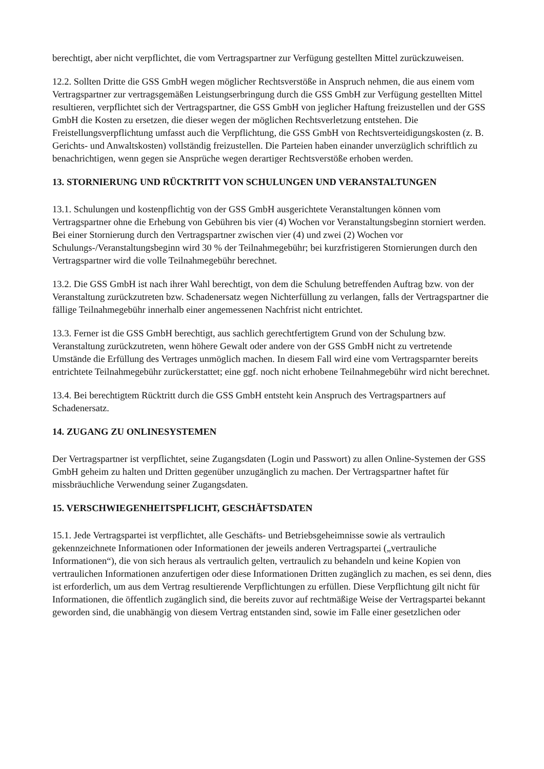berechtigt, aber nicht verpflichtet, die vom Vertragspartner zur Verfügung gestellten Mittel zurückzuweisen.
12.2. Sollten Dritte die GSS GmbH wegen möglicher Rechtsverstöße in Anspruch nehmen, die aus einem vom Vertragspartner zur vertragsgemäßen Leistungserbringung durch die GSS GmbH zur Verfügung gestellten Mittel resultieren, verpflichtet sich der Vertragspartner, die GSS GmbH von jeglicher Haftung freizustellen und der GSS GmbH die Kosten zu ersetzen, die dieser wegen der möglichen Rechtsverletzung entstehen. Die Freistellungsverpflichtung umfasst auch die Verpflichtung, die GSS GmbH von Rechtsverteidigungskosten (z. B. Gerichts- und Anwaltskosten) vollständig freizustellen. Die Parteien haben einander unverzüglich schriftlich zu benachrichtigen, wenn gegen sie Ansprüche wegen derartiger Rechtsverstöße erhoben werden.
13. STORNIERUNG UND RÜCKTRITT VON SCHULUNGEN UND VERANSTALTUNGEN
13.1. Schulungen und kostenpflichtig von der GSS GmbH ausgerichtete Veranstaltungen können vom Vertragspartner ohne die Erhebung von Gebühren bis vier (4) Wochen vor Veranstaltungsbeginn storniert werden. Bei einer Stornierung durch den Vertragspartner zwischen vier (4) und zwei (2) Wochen vor Schulungs-/Veranstaltungsbeginn wird 30 % der Teilnahmegebühr; bei kurzfristigeren Stornierungen durch den Vertragspartner wird die volle Teilnahmegebühr berechnet.
13.2. Die GSS GmbH ist nach ihrer Wahl berechtigt, von dem die Schulung betreffenden Auftrag bzw. von der Veranstaltung zurückzutreten bzw. Schadenersatz wegen Nichterfüllung zu verlangen, falls der Vertragspartner die fällige Teilnahmegebühr innerhalb einer angemessenen Nachfrist nicht entrichtet.
13.3. Ferner ist die GSS GmbH berechtigt, aus sachlich gerechtfertigtem Grund von der Schulung bzw. Veranstaltung zurückzutreten, wenn höhere Gewalt oder andere von der GSS GmbH nicht zu vertretende Umstände die Erfüllung des Vertrages unmöglich machen. In diesem Fall wird eine vom Vertragsparnter bereits entrichtete Teilnahmegebühr zurückerstattet; eine ggf. noch nicht erhobene Teilnahmegebühr wird nicht berechnet.
13.4. Bei berechtigtem Rücktritt durch die GSS GmbH entsteht kein Anspruch des Vertragspartners auf Schadenersatz.
14. ZUGANG ZU ONLINESYSTEMEN
Der Vertragspartner ist verpflichtet, seine Zugangsdaten (Login und Passwort) zu allen Online-Systemen der GSS GmbH geheim zu halten und Dritten gegenüber unzugänglich zu machen. Der Vertragspartner haftet für missbräuchliche Verwendung seiner Zugangsdaten.
15. VERSCHWIEGENHEITSPFLICHT, GESCHÄFTSDATEN
15.1. Jede Vertragspartei ist verpflichtet, alle Geschäfts- und Betriebsgeheimnisse sowie als vertraulich gekennzeichnete Informationen oder Informationen der jeweils anderen Vertragspartei („vertrauliche Informationen“), die von sich heraus als vertraulich gelten, vertraulich zu behandeln und keine Kopien von vertraulichen Informationen anzufertigen oder diese Informationen Dritten zugänglich zu machen, es sei denn, dies ist erforderlich, um aus dem Vertrag resultierende Verpflichtungen zu erfüllen. Diese Verpflichtung gilt nicht für Informationen, die öffentlich zugänglich sind, die bereits zuvor auf rechtmäßige Weise der Vertragspartei bekannt geworden sind, die unabhängig von diesem Vertrag entstanden sind, sowie im Falle einer gesetzlichen oder